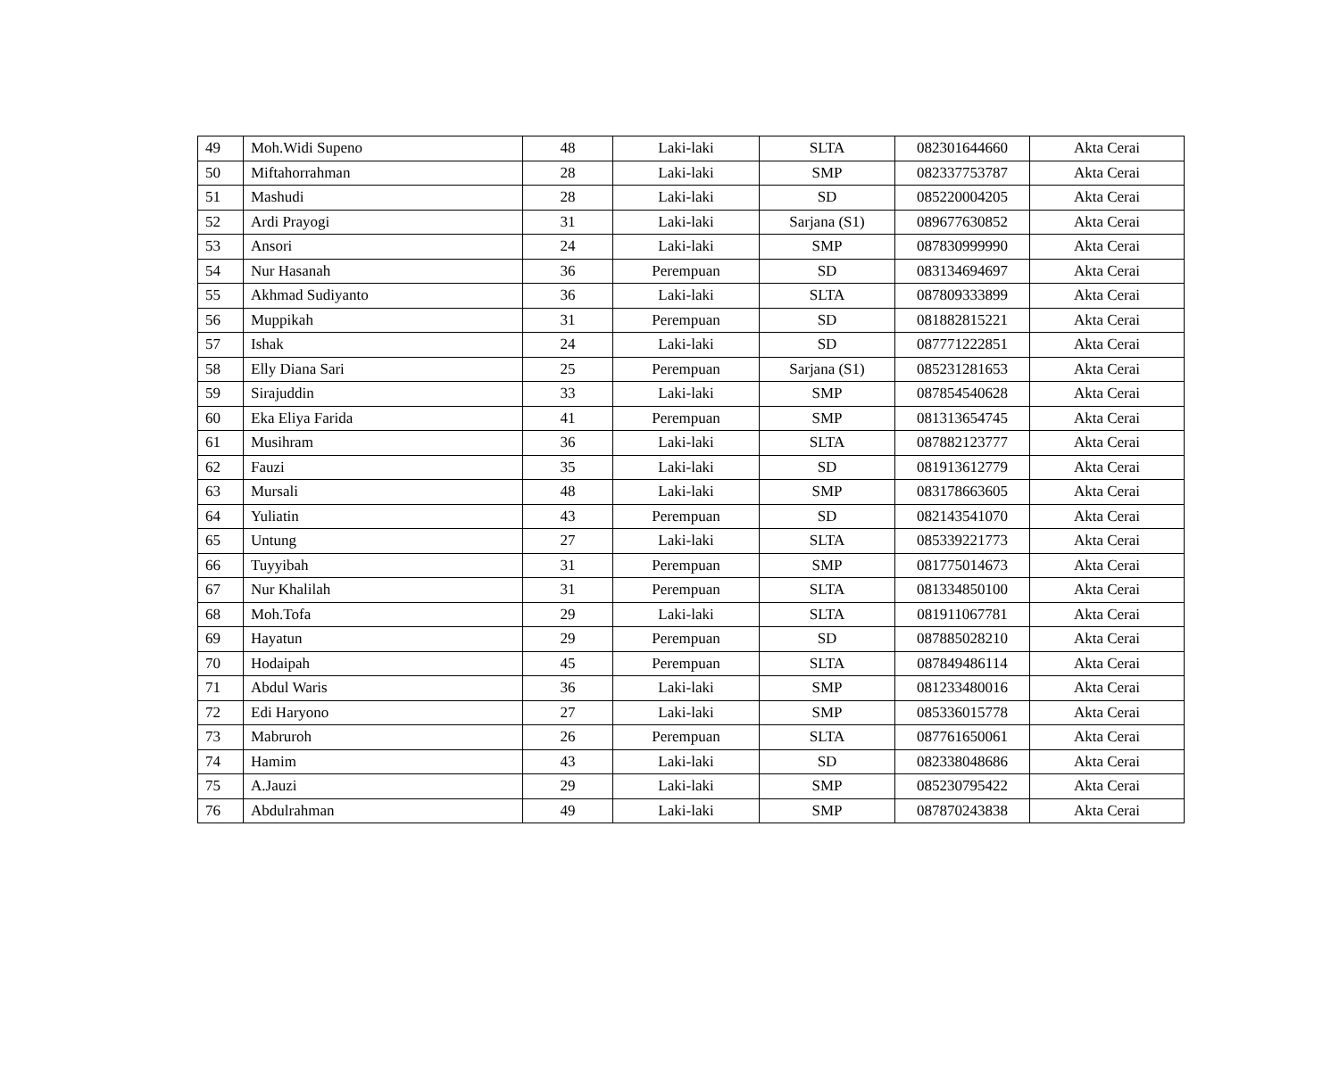| 49 | Moh.Widi Supeno | 48 | Laki-laki | SLTA | 082301644660 | Akta Cerai |
| 50 | Miftahorrahman | 28 | Laki-laki | SMP | 082337753787 | Akta Cerai |
| 51 | Mashudi | 28 | Laki-laki | SD | 085220004205 | Akta Cerai |
| 52 | Ardi Prayogi | 31 | Laki-laki | Sarjana (S1) | 089677630852 | Akta Cerai |
| 53 | Ansori | 24 | Laki-laki | SMP | 087830999990 | Akta Cerai |
| 54 | Nur Hasanah | 36 | Perempuan | SD | 083134694697 | Akta Cerai |
| 55 | Akhmad Sudiyanto | 36 | Laki-laki | SLTA | 087809333899 | Akta Cerai |
| 56 | Muppikah | 31 | Perempuan | SD | 081882815221 | Akta Cerai |
| 57 | Ishak | 24 | Laki-laki | SD | 087771222851 | Akta Cerai |
| 58 | Elly Diana Sari | 25 | Perempuan | Sarjana (S1) | 085231281653 | Akta Cerai |
| 59 | Sirajuddin | 33 | Laki-laki | SMP | 087854540628 | Akta Cerai |
| 60 | Eka Eliya Farida | 41 | Perempuan | SMP | 081313654745 | Akta Cerai |
| 61 | Musihram | 36 | Laki-laki | SLTA | 087882123777 | Akta Cerai |
| 62 | Fauzi | 35 | Laki-laki | SD | 081913612779 | Akta Cerai |
| 63 | Mursali | 48 | Laki-laki | SMP | 083178663605 | Akta Cerai |
| 64 | Yuliatin | 43 | Perempuan | SD | 082143541070 | Akta Cerai |
| 65 | Untung | 27 | Laki-laki | SLTA | 085339221773 | Akta Cerai |
| 66 | Tuyyibah | 31 | Perempuan | SMP | 081775014673 | Akta Cerai |
| 67 | Nur Khalilah | 31 | Perempuan | SLTA | 081334850100 | Akta Cerai |
| 68 | Moh.Tofa | 29 | Laki-laki | SLTA | 081911067781 | Akta Cerai |
| 69 | Hayatun | 29 | Perempuan | SD | 087885028210 | Akta Cerai |
| 70 | Hodaipah | 45 | Perempuan | SLTA | 087849486114 | Akta Cerai |
| 71 | Abdul Waris | 36 | Laki-laki | SMP | 081233480016 | Akta Cerai |
| 72 | Edi Haryono | 27 | Laki-laki | SMP | 085336015778 | Akta Cerai |
| 73 | Mabruroh | 26 | Perempuan | SLTA | 087761650061 | Akta Cerai |
| 74 | Hamim | 43 | Laki-laki | SD | 082338048686 | Akta Cerai |
| 75 | A.Jauzi | 29 | Laki-laki | SMP | 085230795422 | Akta Cerai |
| 76 | Abdulrahman | 49 | Laki-laki | SMP | 087870243838 | Akta Cerai |